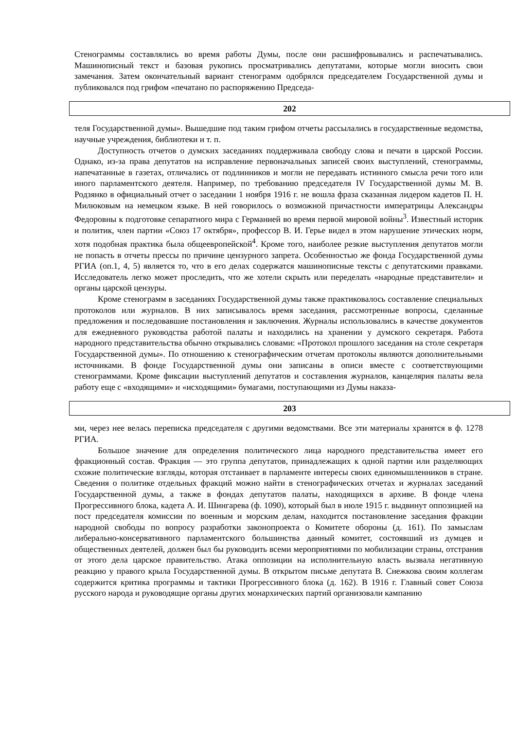Стенограммы составлялись во время работы Думы, после они расшифровывались и распечатывались. Машинописный текст и базовая рукопись просматривались депутатами, которые могли вносить свои замечания. Затем окончательный вариант стенограмм одобрялся председателем Государственной думы и публиковался под грифом «печатано по распоряжению Председа-
202
теля Государственной думы». Вышедшие под таким грифом отчеты рассылались в государственные ведомства, научные учреждения, библиотеки и т. п.
Доступность отчетов о думских заседаниях поддерживала свободу слова и печати в царской России. Однако, из-за права депутатов на исправление первоначальных записей своих выступлений, стенограммы, напечатанные в газетах, отличались от подлинников и могли не передавать истинного смысла речи того или иного парламентского деятеля. Например, по требованию председателя IV Государственной думы М. В. Родзянко в официальный отчет о заседании 1 ноября 1916 г. не вошла фраза сказанная лидером кадетов П. Н. Милюковым на немецком языке. В ней говорилось о возможной причастности императрицы Александры Федоровны к подготовке сепаратного мира с Германией во время первой мировой войны<sup>3</sup>. Известный историк и политик, член партии «Союз 17 октября», профессор В. И. Герье видел в этом нарушение этических норм, хотя подобная практика была общеевропейской<sup>4</sup>. Кроме того, наиболее резкие выступления депутатов могли не попасть в отчеты прессы по причине цензурного запрета. Особенностью же фонда Государственной думы РГИА (оп.1, 4, 5) является то, что в его делах содержатся машинописные тексты с депутатскими правками. Исследователь легко может проследить, что же хотели скрыть или переделать «народные представители» и органы царской цензуры.
Кроме стенограмм в заседаниях Государственной думы также практиковалось составление специальных протоколов или журналов. В них записывалось время заседания, рассмотренные вопросы, сделанные предложения и последовавшие постановления и заключения. Журналы использовались в качестве документов для ежедневного руководства работой палаты и находились на хранении у думского секретаря. Работа народного представительства обычно открывались словами: «Протокол прошлого заседания на столе секретаря Государственной думы». По отношению к стенографическим отчетам протоколы являются дополнительными источниками. В фонде Государственной думы они записаны в описи вместе с соответствующими стенограммами. Кроме фиксации выступлений депутатов и составления журналов, канцелярия палаты вела работу еще с «входящими» и «исходящими» бумагами, поступающими из Думы наказа-
203
ми, через нее велась переписка председателя с другими ведомствами. Все эти материалы хранятся в ф. 1278 РГИА.
Большое значение для определения политического лица народного представительства имеет его фракционный состав. Фракция — это группа депутатов, принадлежащих к одной партии или разделяющих схожие политические взгляды, которая отстаивает в парламенте интересы своих единомышленников в стране. Сведения о политике отдельных фракций можно найти в стенографических отчетах и журналах заседаний Государственной думы, а также в фондах депутатов палаты, находящихся в архиве. В фонде члена Прогрессивного блока, кадета А. И. Шингарева (ф. 1090), который был в июле 1915 г. выдвинут оппозицией на пост председателя комиссии по военным и морским делам, находится постановление заседания фракции народной свободы по вопросу разработки законопроекта о Комитете обороны (д. 161). По замыслам либерально-консервативного парламентского большинства данный комитет, состоявший из думцев и общественных деятелей, должен был бы руководить всеми мероприятиями по мобилизации страны, отстранив от этого дела царское правительство. Атака оппозиции на исполнительную власть вызвала негативную реакцию у правого крыла Государственной думы. В открытом письме депутата В. Снежкова своим коллегам содержится критика программы и тактики Прогрессивного блока (д. 162). В 1916 г. Главный совет Союза русского народа и руководящие органы других монархических партий организовали кампанию